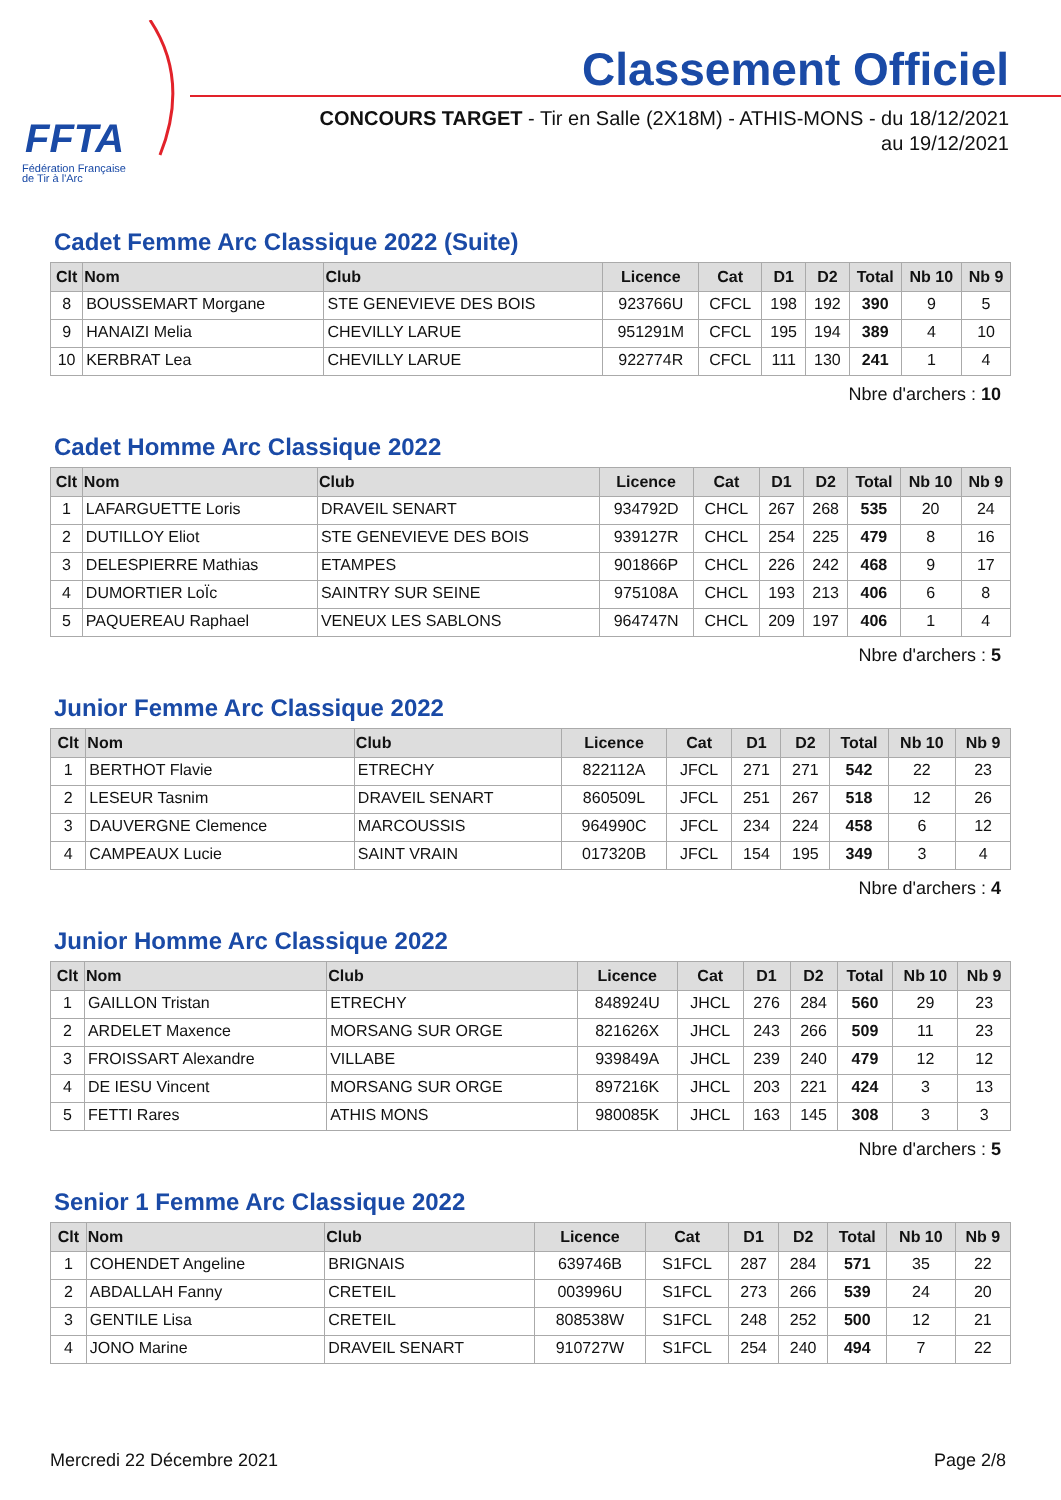FFTA
Fédération Française
de Tir à l'Arc
Classement Officiel
CONCOURS TARGET - Tir en Salle (2X18M) - ATHIS-MONS - du 18/12/2021
au 19/12/2021
Cadet Femme Arc Classique 2022 (Suite)
| Clt | Nom | Club | Licence | Cat | D1 | D2 | Total | Nb 10 | Nb 9 |
| --- | --- | --- | --- | --- | --- | --- | --- | --- | --- |
| 8 | BOUSSEMART Morgane | STE GENEVIEVE DES BOIS | 923766U | CFCL | 198 | 192 | 390 | 9 | 5 |
| 9 | HANAIZI Melia | CHEVILLY LARUE | 951291M | CFCL | 195 | 194 | 389 | 4 | 10 |
| 10 | KERBRAT Lea | CHEVILLY LARUE | 922774R | CFCL | 111 | 130 | 241 | 1 | 4 |
Nbre d'archers : 10
Cadet Homme Arc Classique 2022
| Clt | Nom | Club | Licence | Cat | D1 | D2 | Total | Nb 10 | Nb 9 |
| --- | --- | --- | --- | --- | --- | --- | --- | --- | --- |
| 1 | LAFARGUETTE Loris | DRAVEIL SENART | 934792D | CHCL | 267 | 268 | 535 | 20 | 24 |
| 2 | DUTILLOY Eliot | STE GENEVIEVE DES BOIS | 939127R | CHCL | 254 | 225 | 479 | 8 | 16 |
| 3 | DELESPIERRE Mathias | ETAMPES | 901866P | CHCL | 226 | 242 | 468 | 9 | 17 |
| 4 | DUMORTIER LoÏc | SAINTRY SUR SEINE | 975108A | CHCL | 193 | 213 | 406 | 6 | 8 |
| 5 | PAQUEREAU Raphael | VENEUX LES SABLONS | 964747N | CHCL | 209 | 197 | 406 | 1 | 4 |
Nbre d'archers : 5
Junior Femme Arc Classique 2022
| Clt | Nom | Club | Licence | Cat | D1 | D2 | Total | Nb 10 | Nb 9 |
| --- | --- | --- | --- | --- | --- | --- | --- | --- | --- |
| 1 | BERTHOT Flavie | ETRECHY | 822112A | JFCL | 271 | 271 | 542 | 22 | 23 |
| 2 | LESEUR Tasnim | DRAVEIL SENART | 860509L | JFCL | 251 | 267 | 518 | 12 | 26 |
| 3 | DAUVERGNE Clemence | MARCOUSSIS | 964990C | JFCL | 234 | 224 | 458 | 6 | 12 |
| 4 | CAMPEAUX Lucie | SAINT VRAIN | 017320B | JFCL | 154 | 195 | 349 | 3 | 4 |
Nbre d'archers : 4
Junior Homme Arc Classique 2022
| Clt | Nom | Club | Licence | Cat | D1 | D2 | Total | Nb 10 | Nb 9 |
| --- | --- | --- | --- | --- | --- | --- | --- | --- | --- |
| 1 | GAILLON Tristan | ETRECHY | 848924U | JHCL | 276 | 284 | 560 | 29 | 23 |
| 2 | ARDELET Maxence | MORSANG SUR ORGE | 821626X | JHCL | 243 | 266 | 509 | 11 | 23 |
| 3 | FROISSART Alexandre | VILLABE | 939849A | JHCL | 239 | 240 | 479 | 12 | 12 |
| 4 | DE IESU Vincent | MORSANG SUR ORGE | 897216K | JHCL | 203 | 221 | 424 | 3 | 13 |
| 5 | FETTI Rares | ATHIS MONS | 980085K | JHCL | 163 | 145 | 308 | 3 | 3 |
Nbre d'archers : 5
Senior 1 Femme Arc Classique 2022
| Clt | Nom | Club | Licence | Cat | D1 | D2 | Total | Nb 10 | Nb 9 |
| --- | --- | --- | --- | --- | --- | --- | --- | --- | --- |
| 1 | COHENDET Angeline | BRIGNAIS | 639746B | S1FCL | 287 | 284 | 571 | 35 | 22 |
| 2 | ABDALLAH Fanny | CRETEIL | 003996U | S1FCL | 273 | 266 | 539 | 24 | 20 |
| 3 | GENTILE Lisa | CRETEIL | 808538W | S1FCL | 248 | 252 | 500 | 12 | 21 |
| 4 | JONO Marine | DRAVEIL SENART | 910727W | S1FCL | 254 | 240 | 494 | 7 | 22 |
Mercredi 22 Décembre 2021 Page 2/8